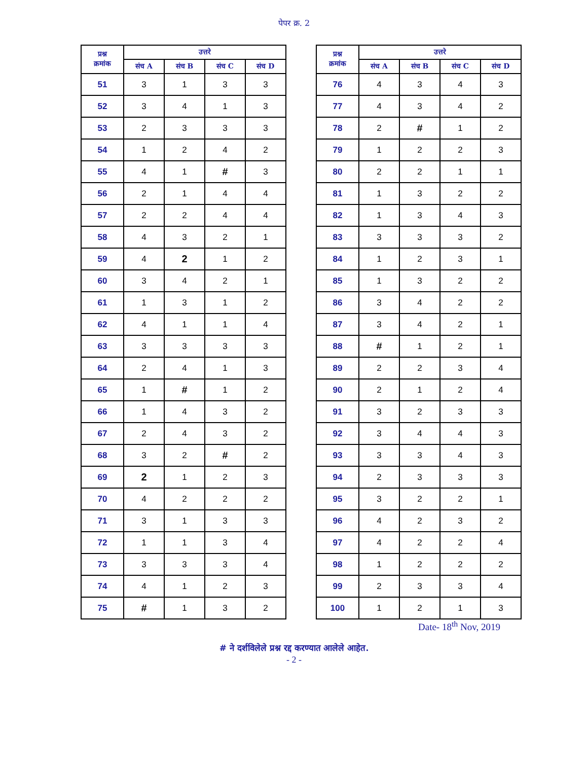पेपर क्र. 2
| प्रश्न क्रमांक | उत्तरे | | | |
| --- | --- | --- | --- | --- |
| | संच A | संच B | संच C | संच D |
| 51 | 3 | 1 | 3 | 3 |
| 52 | 3 | 4 | 1 | 3 |
| 53 | 2 | 3 | 3 | 3 |
| 54 | 1 | 2 | 4 | 2 |
| 55 | 4 | 1 | # | 3 |
| 56 | 2 | 1 | 4 | 4 |
| 57 | 2 | 2 | 4 | 4 |
| 58 | 4 | 3 | 2 | 1 |
| 59 | 4 | 2 | 1 | 2 |
| 60 | 3 | 4 | 2 | 1 |
| 61 | 1 | 3 | 1 | 2 |
| 62 | 4 | 1 | 1 | 4 |
| 63 | 3 | 3 | 3 | 3 |
| 64 | 2 | 4 | 1 | 3 |
| 65 | 1 | # | 1 | 2 |
| 66 | 1 | 4 | 3 | 2 |
| 67 | 2 | 4 | 3 | 2 |
| 68 | 3 | 2 | # | 2 |
| 69 | 2 | 1 | 2 | 3 |
| 70 | 4 | 2 | 2 | 2 |
| 71 | 3 | 1 | 3 | 3 |
| 72 | 1 | 1 | 3 | 4 |
| 73 | 3 | 3 | 3 | 4 |
| 74 | 4 | 1 | 2 | 3 |
| 75 | # | 1 | 3 | 2 |
| प्रश्न क्रमांक | उत्तरे | | | |
| --- | --- | --- | --- | --- |
| | संच A | संच B | संच C | संच D |
| 76 | 4 | 3 | 4 | 3 |
| 77 | 4 | 3 | 4 | 2 |
| 78 | 2 | # | 1 | 2 |
| 79 | 1 | 2 | 2 | 3 |
| 80 | 2 | 2 | 1 | 1 |
| 81 | 1 | 3 | 2 | 2 |
| 82 | 1 | 3 | 4 | 3 |
| 83 | 3 | 3 | 3 | 2 |
| 84 | 1 | 2 | 3 | 1 |
| 85 | 1 | 3 | 2 | 2 |
| 86 | 3 | 4 | 2 | 2 |
| 87 | 3 | 4 | 2 | 1 |
| 88 | # | 1 | 2 | 1 |
| 89 | 2 | 2 | 3 | 4 |
| 90 | 2 | 1 | 2 | 4 |
| 91 | 3 | 2 | 3 | 3 |
| 92 | 3 | 4 | 4 | 3 |
| 93 | 3 | 3 | 4 | 3 |
| 94 | 2 | 3 | 3 | 3 |
| 95 | 3 | 2 | 2 | 1 |
| 96 | 4 | 2 | 3 | 2 |
| 97 | 4 | 2 | 2 | 4 |
| 98 | 1 | 2 | 2 | 2 |
| 99 | 2 | 3 | 3 | 4 |
| 100 | 1 | 2 | 1 | 3 |
Date- 18<sup>th</sup> Nov, 2019
# ने दर्शविलेले प्रश्न रद्द करण्यात आलेले आहेत.
- 2 -